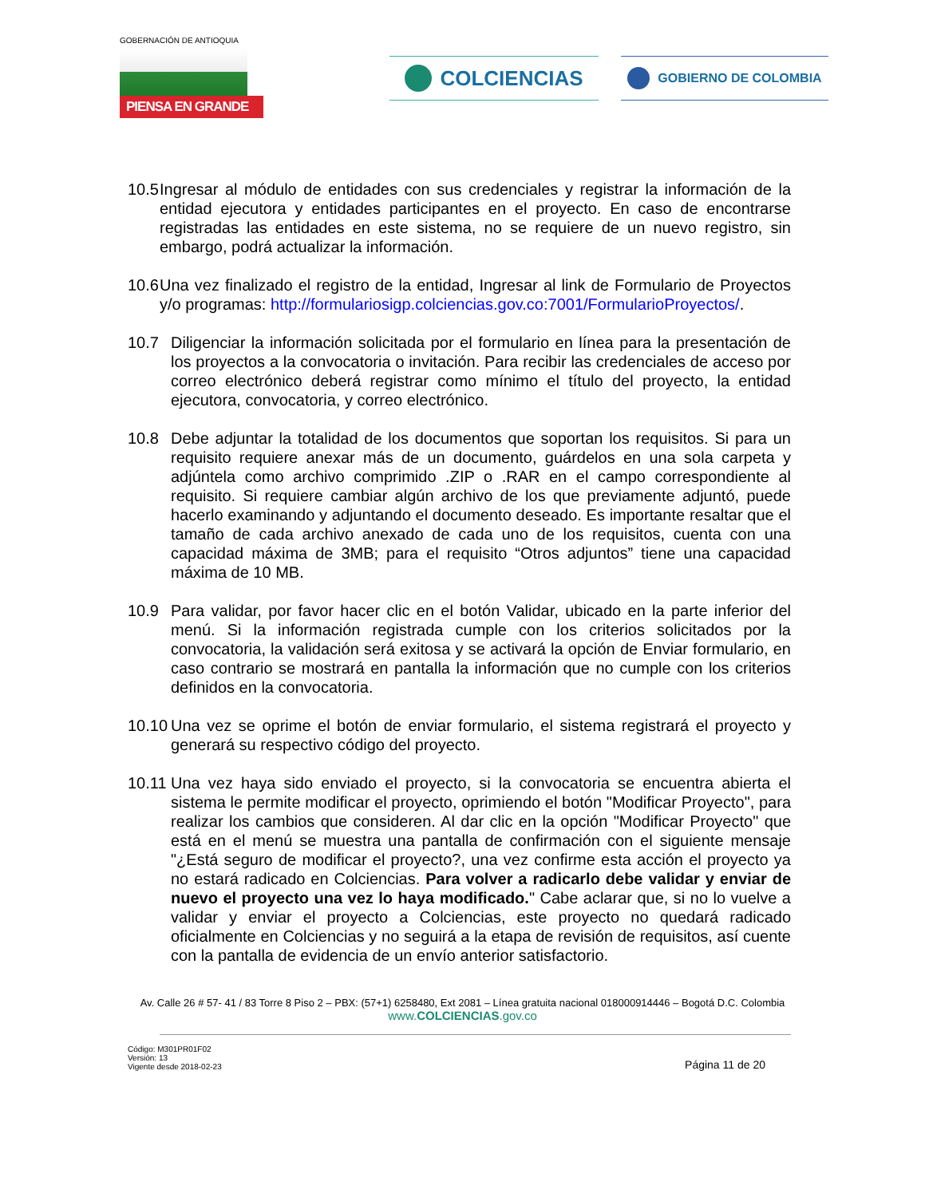GOBERNACIÓN DE ANTIOQUIA
PIENSA EN GRANDE
COLCIENCIAS GOBIERNO DE COLOMBIA
10.5 Ingresar al módulo de entidades con sus credenciales y registrar la información de la entidad ejecutora y entidades participantes en el proyecto. En caso de encontrarse registradas las entidades en este sistema, no se requiere de un nuevo registro, sin embargo, podrá actualizar la información.
10.6 Una vez finalizado el registro de la entidad, Ingresar al link de Formulario de Proyectos y/o programas: http://formulariosigp.colciencias.gov.co:7001/FormularioProyectos/.
10.7 Diligenciar la información solicitada por el formulario en línea para la presentación de los proyectos a la convocatoria o invitación. Para recibir las credenciales de acceso por correo electrónico deberá registrar como mínimo el título del proyecto, la entidad ejecutora, convocatoria, y correo electrónico.
10.8 Debe adjuntar la totalidad de los documentos que soportan los requisitos. Si para un requisito requiere anexar más de un documento, guárdelos en una sola carpeta y adjúntela como archivo comprimido .ZIP o .RAR en el campo correspondiente al requisito. Si requiere cambiar algún archivo de los que previamente adjuntó, puede hacerlo examinando y adjuntando el documento deseado. Es importante resaltar que el tamaño de cada archivo anexado de cada uno de los requisitos, cuenta con una capacidad máxima de 3MB; para el requisito “Otros adjuntos” tiene una capacidad máxima de 10 MB.
10.9 Para validar, por favor hacer clic en el botón Validar, ubicado en la parte inferior del menú. Si la información registrada cumple con los criterios solicitados por la convocatoria, la validación será exitosa y se activará la opción de Enviar formulario, en caso contrario se mostrará en pantalla la información que no cumple con los criterios definidos en la convocatoria.
10.10 Una vez se oprime el botón de enviar formulario, el sistema registrará el proyecto y generará su respectivo código del proyecto.
10.11 Una vez haya sido enviado el proyecto, si la convocatoria se encuentra abierta el sistema le permite modificar el proyecto, oprimiendo el botón "Modificar Proyecto", para realizar los cambios que consideren. Al dar clic en la opción "Modificar Proyecto" que está en el menú se muestra una pantalla de confirmación con el siguiente mensaje "¿Está seguro de modificar el proyecto?, una vez confirme esta acción el proyecto ya no estará radicado en Colciencias. Para volver a radicarlo debe validar y enviar de nuevo el proyecto una vez lo haya modificado." Cabe aclarar que, si no lo vuelve a validar y enviar el proyecto a Colciencias, este proyecto no quedará radicado oficialmente en Colciencias y no seguirá a la etapa de revisión de requisitos, así cuente con la pantalla de evidencia de un envío anterior satisfactorio.
Av. Calle 26 # 57- 41 / 83 Torre 8 Piso 2 – PBX: (57+1) 6258480, Ext 2081 – Línea gratuita nacional 018000914446 – Bogotá D.C. Colombia
www.COLCIENCIAS.gov.co
Código: M301PR01F02
Versión: 13
Vigente desde 2018-02-23
Página 11 de 20